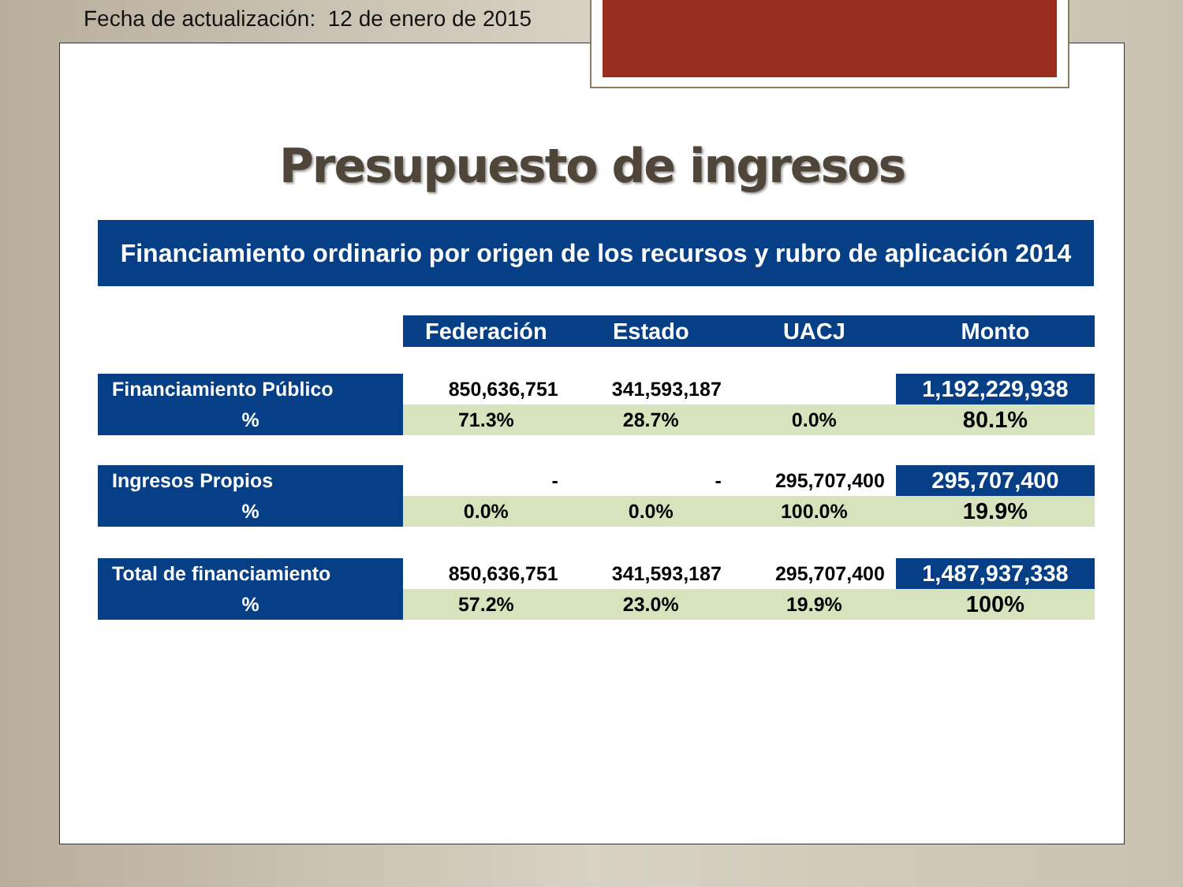Fecha de actualización: 12 de enero de 2015
Presupuesto de ingresos
Financiamiento ordinario por origen de los recursos y rubro de aplicación 2014
| | Federación | Estado | UACJ | Monto |
| Financiamiento Público | 850,636,751 | 341,593,187 | | 1,192,229,938 |
| % | 71.3% | 28.7% | 0.0% | 80.1% |
| Ingresos Propios | - | - | 295,707,400 | 295,707,400 |
| % | 0.0% | 0.0% | 100.0% | 19.9% |
| Total de financiamiento | 850,636,751 | 341,593,187 | 295,707,400 | 1,487,937,338 |
| % | 57.2% | 23.0% | 19.9% | 100% |